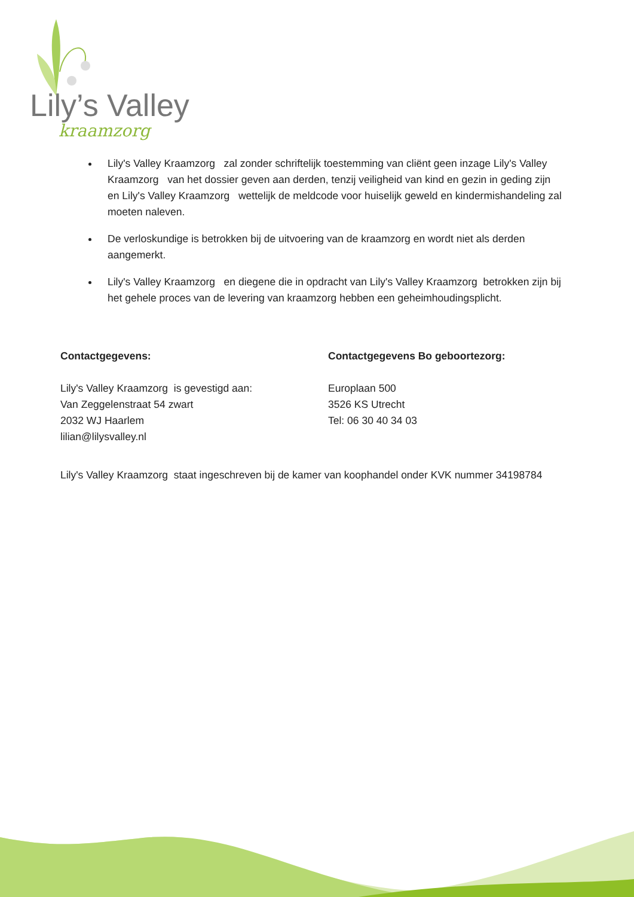Lily’s Valley
kraamzorg
Lily's Valley Kraamzorg zal zonder schriftelijk toestemming van cliënt geen inzage Lily's Valley Kraamzorg van het dossier geven aan derden, tenzij veiligheid van kind en gezin in geding zijn en Lily's Valley Kraamzorg wettelijk de meldcode voor huiselijk geweld en kindermishandeling zal moeten naleven.
De verloskundige is betrokken bij de uitvoering van de kraamzorg en wordt niet als derden aangemerkt.
Lily's Valley Kraamzorg en diegene die in opdracht van Lily's Valley Kraamzorg betrokken zijn bij het gehele proces van de levering van kraamzorg hebben een geheimhoudingsplicht.
Contactgegevens:
Lily's Valley Kraamzorg is gevestigd aan:
Van Zeggelenstraat 54 zwart
2032 WJ Haarlem
lilian@lilysvalley.nl
Contactgegevens Bo geboortezorg:
Europlaan 500
3526 KS Utrecht
Tel: 06 30 40 34 03
Lily's Valley Kraamzorg staat ingeschreven bij de kamer van koophandel onder KVK nummer 34198784